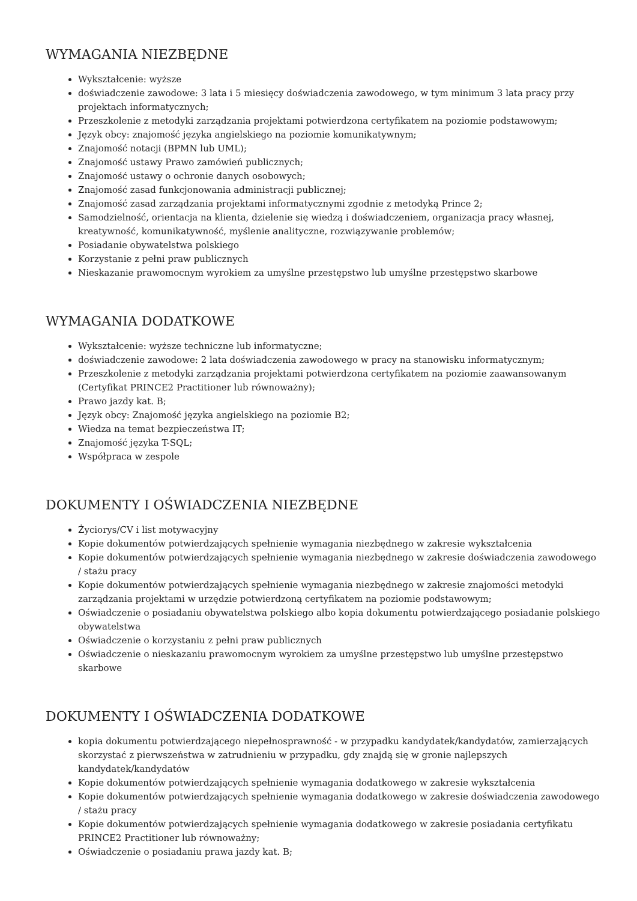WYMAGANIA NIEZBĘDNE
Wykształcenie: wyższe
doświadczenie zawodowe: 3 lata i 5 miesięcy doświadczenia zawodowego, w tym minimum 3 lata pracy przy projektach informatycznych;
Przeszkolenie z metodyki zarządzania projektami potwierdzona certyfikatem na poziomie podstawowym;
Język obcy: znajomość języka angielskiego na poziomie komunikatywnym;
Znajomość notacji (BPMN lub UML);
Znajomość ustawy Prawo zamówień publicznych;
Znajomość ustawy o ochronie danych osobowych;
Znajomość zasad funkcjonowania administracji publicznej;
Znajomość zasad zarządzania projektami informatycznymi zgodnie z metodyką Prince 2;
Samodzielność, orientacja na klienta, dzielenie się wiedzą i doświadczeniem, organizacja pracy własnej, kreatywność, komunikatywność, myślenie analityczne, rozwiązywanie problemów;
Posiadanie obywatelstwa polskiego
Korzystanie z pełni praw publicznych
Nieskazanie prawomocnym wyrokiem za umyślne przestępstwo lub umyślne przestępstwo skarbowe
WYMAGANIA DODATKOWE
Wykształcenie: wyższe techniczne lub informatyczne;
doświadczenie zawodowe: 2 lata doświadczenia zawodowego w pracy na stanowisku informatycznym;
Przeszkolenie z metodyki zarządzania projektami potwierdzona certyfikatem na poziomie zaawansowanym (Certyfikat PRINCE2 Practitioner lub równoważny);
Prawo jazdy kat. B;
Język obcy: Znajomość języka angielskiego na poziomie B2;
Wiedza na temat bezpieczeństwa IT;
Znajomość języka T-SQL;
Współpraca w zespole
DOKUMENTY I OŚWIADCZENIA NIEZBĘDNE
Życiorys/CV i list motywacyjny
Kopie dokumentów potwierdzających spełnienie wymagania niezbędnego w zakresie wykształcenia
Kopie dokumentów potwierdzających spełnienie wymagania niezbędnego w zakresie doświadczenia zawodowego / stażu pracy
Kopie dokumentów potwierdzających spełnienie wymagania niezbędnego w zakresie znajomości metodyki zarządzania projektami w urzędzie potwierdzoną certyfikatem na poziomie podstawowym;
Oświadczenie o posiadaniu obywatelstwa polskiego albo kopia dokumentu potwierdzającego posiadanie polskiego obywatelstwa
Oświadczenie o korzystaniu z pełni praw publicznych
Oświadczenie o nieskazaniu prawomocnym wyrokiem za umyślne przestępstwo lub umyślne przestępstwo skarbowe
DOKUMENTY I OŚWIADCZENIA DODATKOWE
kopia dokumentu potwierdzającego niepełnosprawność - w przypadku kandydatek/kandydatów, zamierzających skorzystać z pierwszeństwa w zatrudnieniu w przypadku, gdy znajdą się w gronie najlepszych kandydatek/kandydatów
Kopie dokumentów potwierdzających spełnienie wymagania dodatkowego w zakresie wykształcenia
Kopie dokumentów potwierdzających spełnienie wymagania dodatkowego w zakresie doświadczenia zawodowego / stażu pracy
Kopie dokumentów potwierdzających spełnienie wymagania dodatkowego w zakresie posiadania certyfikatu PRINCE2 Practitioner lub równoważny;
Oświadczenie o posiadaniu prawa jazdy kat. B;